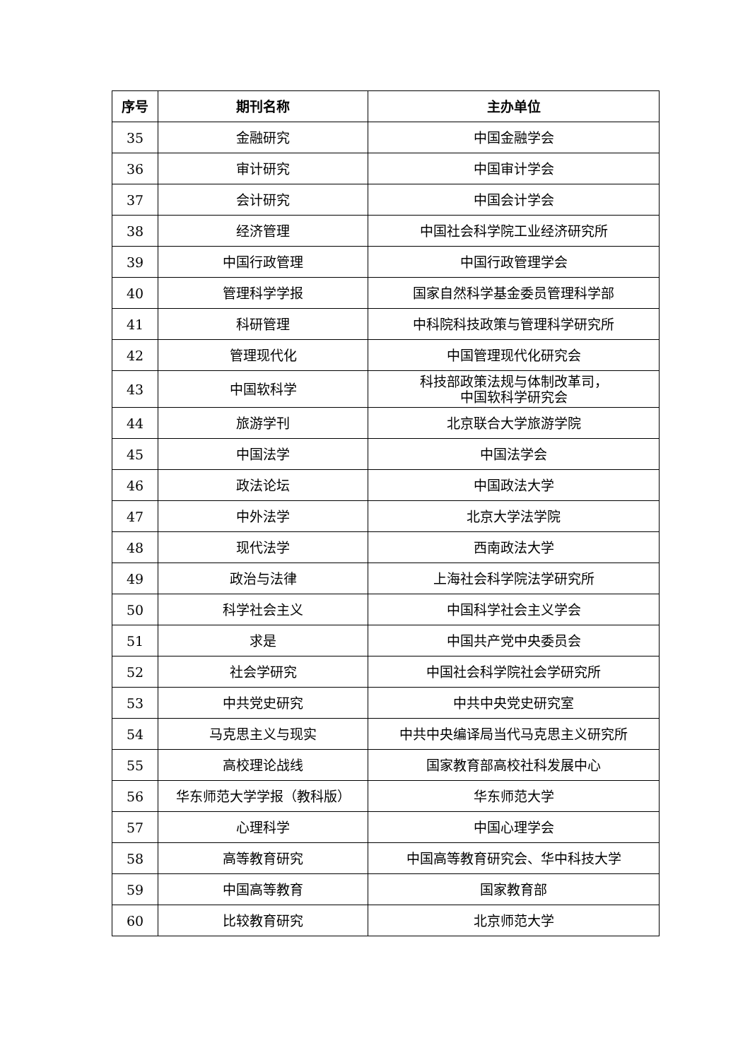| 序号 | 期刊名称 | 主办单位 |
| --- | --- | --- |
| 35 | 金融研究 | 中国金融学会 |
| 36 | 审计研究 | 中国审计学会 |
| 37 | 会计研究 | 中国会计学会 |
| 38 | 经济管理 | 中国社会科学院工业经济研究所 |
| 39 | 中国行政管理 | 中国行政管理学会 |
| 40 | 管理科学学报 | 国家自然科学基金委员管理科学部 |
| 41 | 科研管理 | 中科院科技政策与管理科学研究所 |
| 42 | 管理现代化 | 中国管理现代化研究会 |
| 43 | 中国软科学 | 科技部政策法规与体制改革司， 中国软科学研究会 |
| 44 | 旅游学刊 | 北京联合大学旅游学院 |
| 45 | 中国法学 | 中国法学会 |
| 46 | 政法论坛 | 中国政法大学 |
| 47 | 中外法学 | 北京大学法学院 |
| 48 | 现代法学 | 西南政法大学 |
| 49 | 政治与法律 | 上海社会科学院法学研究所 |
| 50 | 科学社会主义 | 中国科学社会主义学会 |
| 51 | 求是 | 中国共产党中央委员会 |
| 52 | 社会学研究 | 中国社会科学院社会学研究所 |
| 53 | 中共党史研究 | 中共中央党史研究室 |
| 54 | 马克思主义与现实 | 中共中央编译局当代马克思主义研究所 |
| 55 | 高校理论战线 | 国家教育部高校社科发展中心 |
| 56 | 华东师范大学学报（教科版） | 华东师范大学 |
| 57 | 心理科学 | 中国心理学会 |
| 58 | 高等教育研究 | 中国高等教育研究会、华中科技大学 |
| 59 | 中国高等教育 | 国家教育部 |
| 60 | 比较教育研究 | 北京师范大学 |